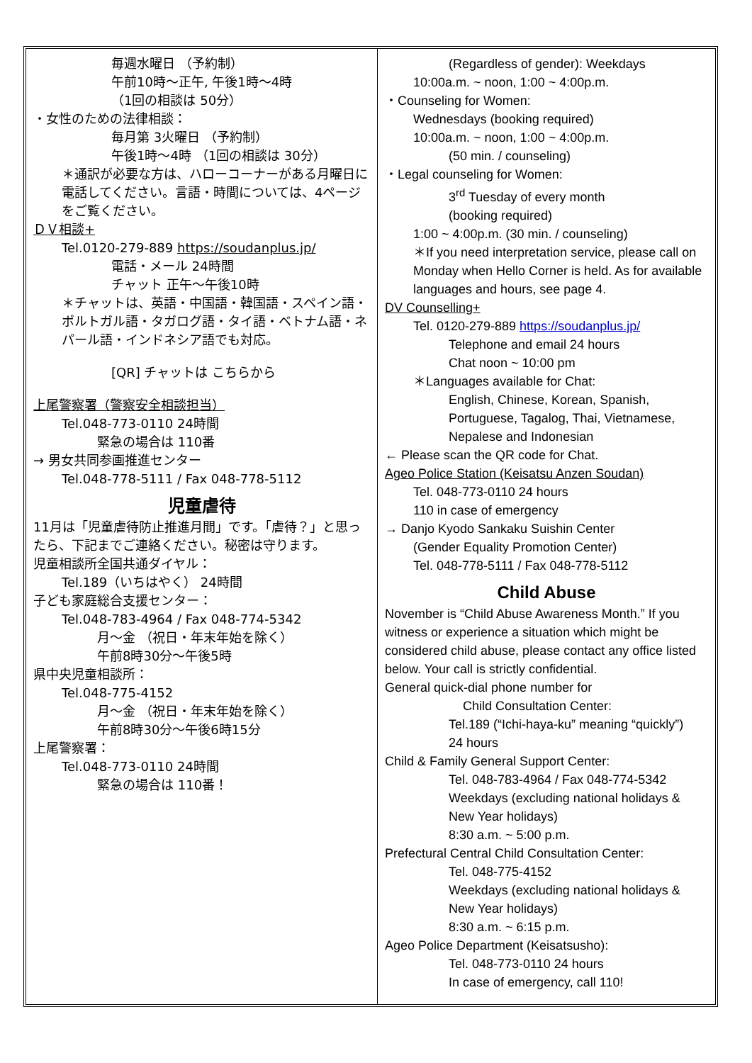毎週水曜日 （予約制）
午前10時～正午, 午後1時～4時
（1回の相談は 50分）
・女性のための法律相談：
毎月第 3火曜日 （予約制）
午後1時～4時 （1回の相談は 30分）
＊通訳が必要な方は、ハローコーナーがある月曜日に電話してください。言語・時間については、4ページをご覧ください。
ＤＶ相談+
Tel.0120-279-889 https://soudanplus.jp/
電話・メール 24時間
チャット 正午～午後10時
＊チャットは、英語・中国語・韓国語・スペイン語・ポルトガル語・タガログ語・タイ語・ベトナム語・ネパール語・インドネシア語でも対応。
[QR] チャットは こちらから
上尾警察署（警察安全相談担当）
Tel.048-773-0110 24時間
緊急の場合は 110番
→ 男女共同参画推進センター
Tel.048-778-5111 / Fax 048-778-5112
児童虐待
11月は「児童虐待防止推進月間」です。「虐待？」と思ったら、下記までご連絡ください。秘密は守ります。
児童相談所全国共通ダイヤル：
Tel.189（いちはやく） 24時間
子ども家庭総合支援センター：
Tel.048-783-4964 / Fax 048-774-5342
月～金 （祝日・年末年始を除く）
午前8時30分～午後5時
県中央児童相談所：
Tel.048-775-4152
月～金 （祝日・年末年始を除く）
午前8時30分～午後6時15分
上尾警察署：
Tel.048-773-0110 24時間
緊急の場合は 110番！
(Regardless of gender): Weekdays
10:00a.m. ~ noon, 1:00 ~ 4:00p.m.
・Counseling for Women:
Wednesdays (booking required)
10:00a.m. ~ noon, 1:00 ~ 4:00p.m.
(50 min. / counseling)
・Legal counseling for Women:
3<sup>rd</sup> Tuesday of every month
(booking required)
1:00 ~ 4:00p.m. (30 min. / counseling)
＊If you need interpretation service, please call on Monday when Hello Corner is held. As for available languages and hours, see page 4.
DV Counselling+
Tel. 0120-279-889 https://soudanplus.jp/
Telephone and email 24 hours
Chat noon ~ 10:00 pm
＊Languages available for Chat:
English, Chinese, Korean, Spanish, Portuguese, Tagalog, Thai, Vietnamese, Nepalese and Indonesian
← Please scan the QR code for Chat.
Ageo Police Station (Keisatsu Anzen Soudan)
Tel. 048-773-0110 24 hours
110 in case of emergency
→ Danjo Kyodo Sankaku Suishin Center
(Gender Equality Promotion Center)
Tel. 048-778-5111 / Fax 048-778-5112
Child Abuse
November is “Child Abuse Awareness Month.” If you witness or experience a situation which might be considered child abuse, please contact any office listed below. Your call is strictly confidential.
General quick-dial phone number for
Child Consultation Center:
Tel.189 (“Ichi-haya-ku” meaning “quickly”)
24 hours
Child & Family General Support Center:
Tel. 048-783-4964 / Fax 048-774-5342
Weekdays (excluding national holidays & New Year holidays)
8:30 a.m. ~ 5:00 p.m.
Prefectural Central Child Consultation Center:
Tel. 048-775-4152
Weekdays (excluding national holidays & New Year holidays)
8:30 a.m. ~ 6:15 p.m.
Ageo Police Department (Keisatsusho):
Tel. 048-773-0110 24 hours
In case of emergency, call 110!